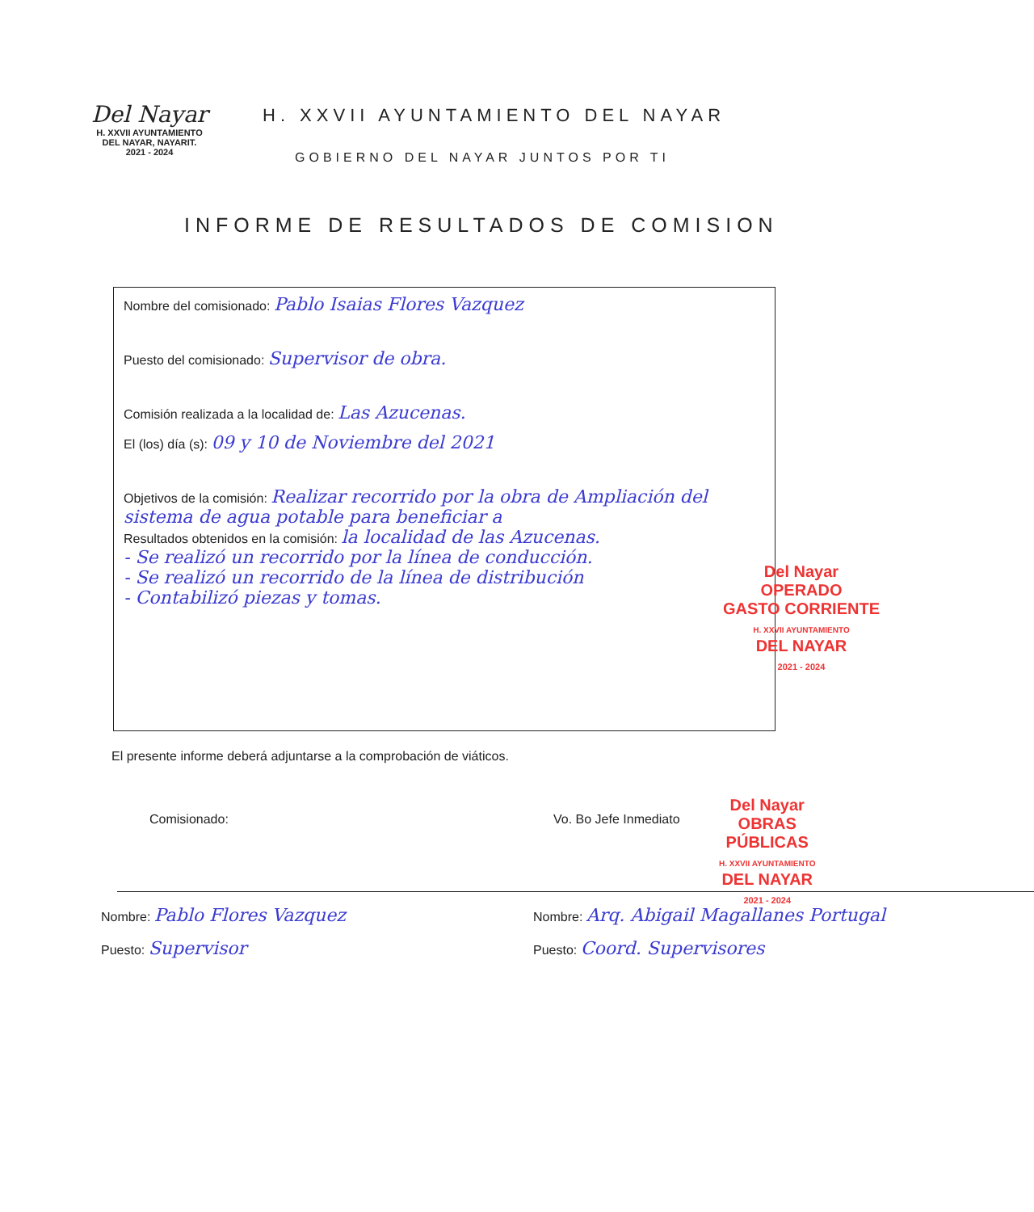Del Nayar
H. XXVII AYUNTAMIENTO
DEL NAYAR, NAYARIT.
2021 - 2024
H. XXVII AYUNTAMIENTO DEL NAYAR
GOBIERNO DEL NAYAR JUNTOS POR TI
INFORME DE RESULTADOS DE COMISION
Nombre del comisionado: Pablo Isaias Flores Vazquez
Puesto del comisionado: Supervisor de obra.
Comisión realizada a la localidad de: Las Azucenas.
El (los) día (s): 09 y 10 de Noviembre del 2021
Objetivos de la comisión: Realizar recorrido por la obra de Ampliación del sistema de agua potable para beneficiar a
Resultados obtenidos en la comisión: la localidad de las Azucenas.
- Se realizó un recorrido por la línea de conducción.
- Se realizó un recorrido de la línea de distribución
- Contabilizó piezas y tomas.
Del Nayar
OPERADO
GASTO CORRIENTE
H. XXVII AYUNTAMIENTO
DEL NAYAR
2021 - 2024
El presente informe deberá adjuntarse a la comprobación de viáticos.
Del Nayar
OBRAS
PÚBLICAS
H. XXVII AYUNTAMIENTO
DEL NAYAR
2021 - 2024
Comisionado:
Nombre: Pablo Flores Vazquez
Puesto: Supervisor
Vo. Bo Jefe Inmediato
Nombre: Arq. Abigail Magallanes Portugal
Puesto: Coord. Supervisores